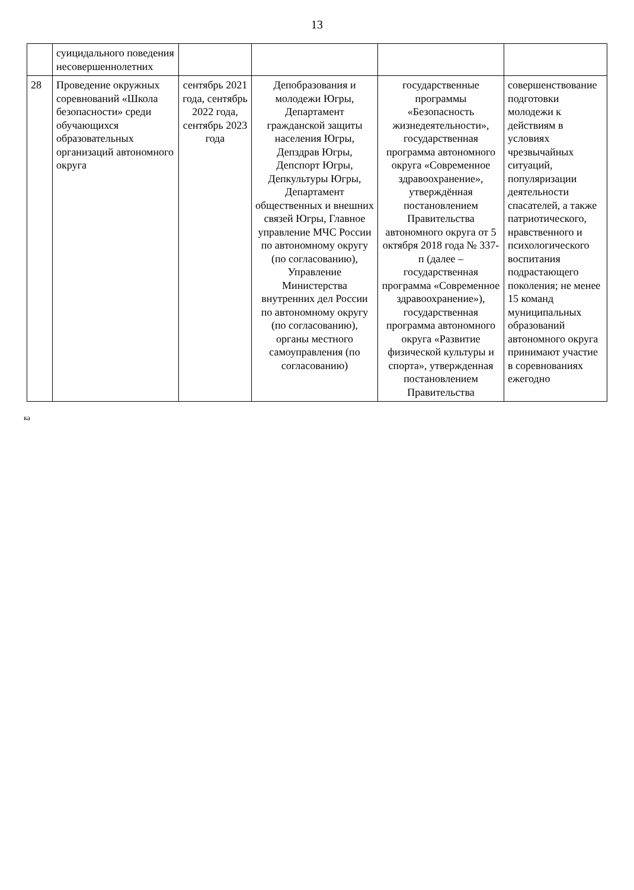13
| | суицидального поведения несовершеннолетних | | | | |
| 28 | Проведение окружных соревнований «Школа безопасности» среди обучающихся образовательных организаций автономного округа | сентябрь 2021 года, сентябрь 2022 года, сентябрь 2023 года | Депобразования и молодежи Югры, Департамент гражданской защиты населения Югры, Депздрав Югры, Депспорт Югры, Депкультуры Югры, Департамент общественных и внешних связей Югры, Главное управление МЧС России по автономному округу (по согласованию), Управление Министерства внутренних дел России по автономному округу (по согласованию), органы местного самоуправления (по согласованию) | государственные программы «Безопасность жизнедеятельности», государственная программа автономного округа «Современное здравоохранение», утверждённая постановлением Правительства автономного округа от 5 октября 2018 года № 337-п (далее – государственная программа «Современное здравоохранение»), государственная программа автономного округа «Развитие физической культуры и спорта», утвержденная постановлением Правительства | совершенствование подготовки молодежи к действиям в условиях чрезвычайных ситуаций, популяризации деятельности спасателей, а также патриотического, нравственного и психологического воспитания подрастающего поколения; не менее 15 команд муниципальных образований автономного округа принимают участие в соревнованиях ежегодно |
ка